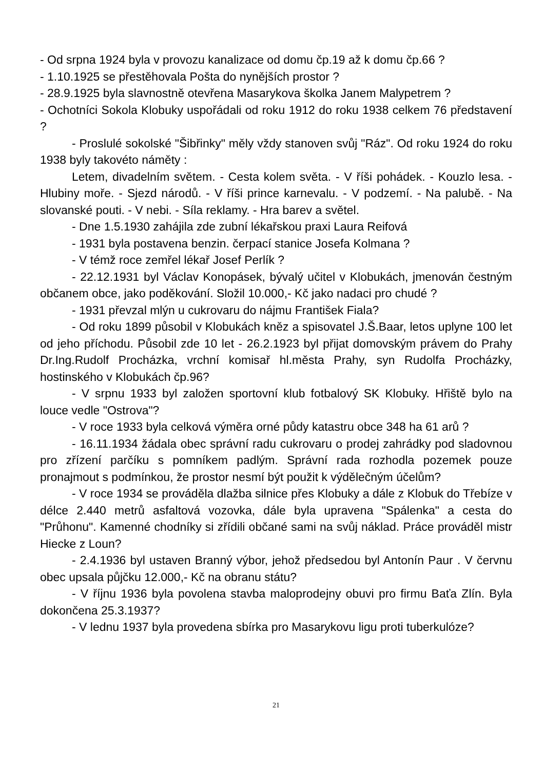- Od srpna 1924 byla v provozu kanalizace od domu čp.19 až k domu čp.66 ?
- 1.10.1925 se přestěhovala Pošta do nynějších prostor ?
- 28.9.1925 byla slavnostně otevřena Masarykova školka Janem Malypetrem ?
- Ochotníci Sokola Klobuky uspořádali od roku 1912 do roku 1938 celkem 76 představení ?
- Proslulé sokolské "Šibřinky" měly vždy stanoven svůj "Ráz". Od roku 1924 do roku 1938 byly takovéto náměty :
Letem, divadelním světem. - Cesta kolem světa. - V říši pohádek. - Kouzlo lesa. - Hlubiny moře. - Sjezd národů. - V říši prince karnevalu. - V podzemí. - Na palubě. - Na slovanské pouti. - V nebi. - Síla reklamy. - Hra barev a světel.
- Dne 1.5.1930 zahájila zde zubní lékařskou praxi Laura Reifová
- 1931 byla postavena benzin. čerpací stanice Josefa Kolmana ?
- V témž roce zemřel lékař Josef Perlík ?
- 22.12.1931 byl Václav Konopásek, bývalý učitel v Klobukách, jmenován čestným občanem obce, jako poděkování. Složil 10.000,- Kč jako nadaci pro chudé ?
- 1931 převzal mlýn u cukrovaru do nájmu František Fiala?
- Od roku 1899 působil v Klobukách kněz a spisovatel J.Š.Baar, letos uplyne 100 let od jeho příchodu. Působil zde 10 let - 26.2.1923 byl přijat domovským právem do Prahy Dr.Ing.Rudolf Procházka, vrchní komisař hl.města Prahy, syn Rudolfa Procházky, hostinského v Klobukách čp.96?
- V srpnu 1933 byl založen sportovní klub fotbalový SK Klobuky. Hřiště bylo na louce vedle "Ostrova"?
- V roce 1933 byla celková výměra orné půdy katastru obce 348 ha 61 arů ?
- 16.11.1934 žádala obec správní radu cukrovaru o prodej zahrádky pod sladovnou pro zřízení parčíku s pomníkem padlým. Správní rada rozhodla pozemek pouze pronajmout s podmínkou, že prostor nesmí být použit k výdělečným účelům?
- V roce 1934 se prováděla dlažba silnice přes Klobuky a dále z Klobuk do Třebíze v délce 2.440 metrů asfaltová vozovka, dále byla upravena "Spálenka" a cesta do "Průhonu". Kamenné chodníky si zřídili občané sami na svůj náklad. Práce prováděl mistr Hiecke z Loun?
- 2.4.1936 byl ustaven Branný výbor, jehož předsedou byl Antonín Paur . V červnu obec upsala půjčku 12.000,- Kč na obranu státu?
- V říjnu 1936 byla povolena stavba maloprodejny obuvi pro firmu Baťa Zlín. Byla dokončena 25.3.1937?
- V lednu 1937 byla provedena sbírka pro Masarykovu ligu proti tuberkulóze?
21